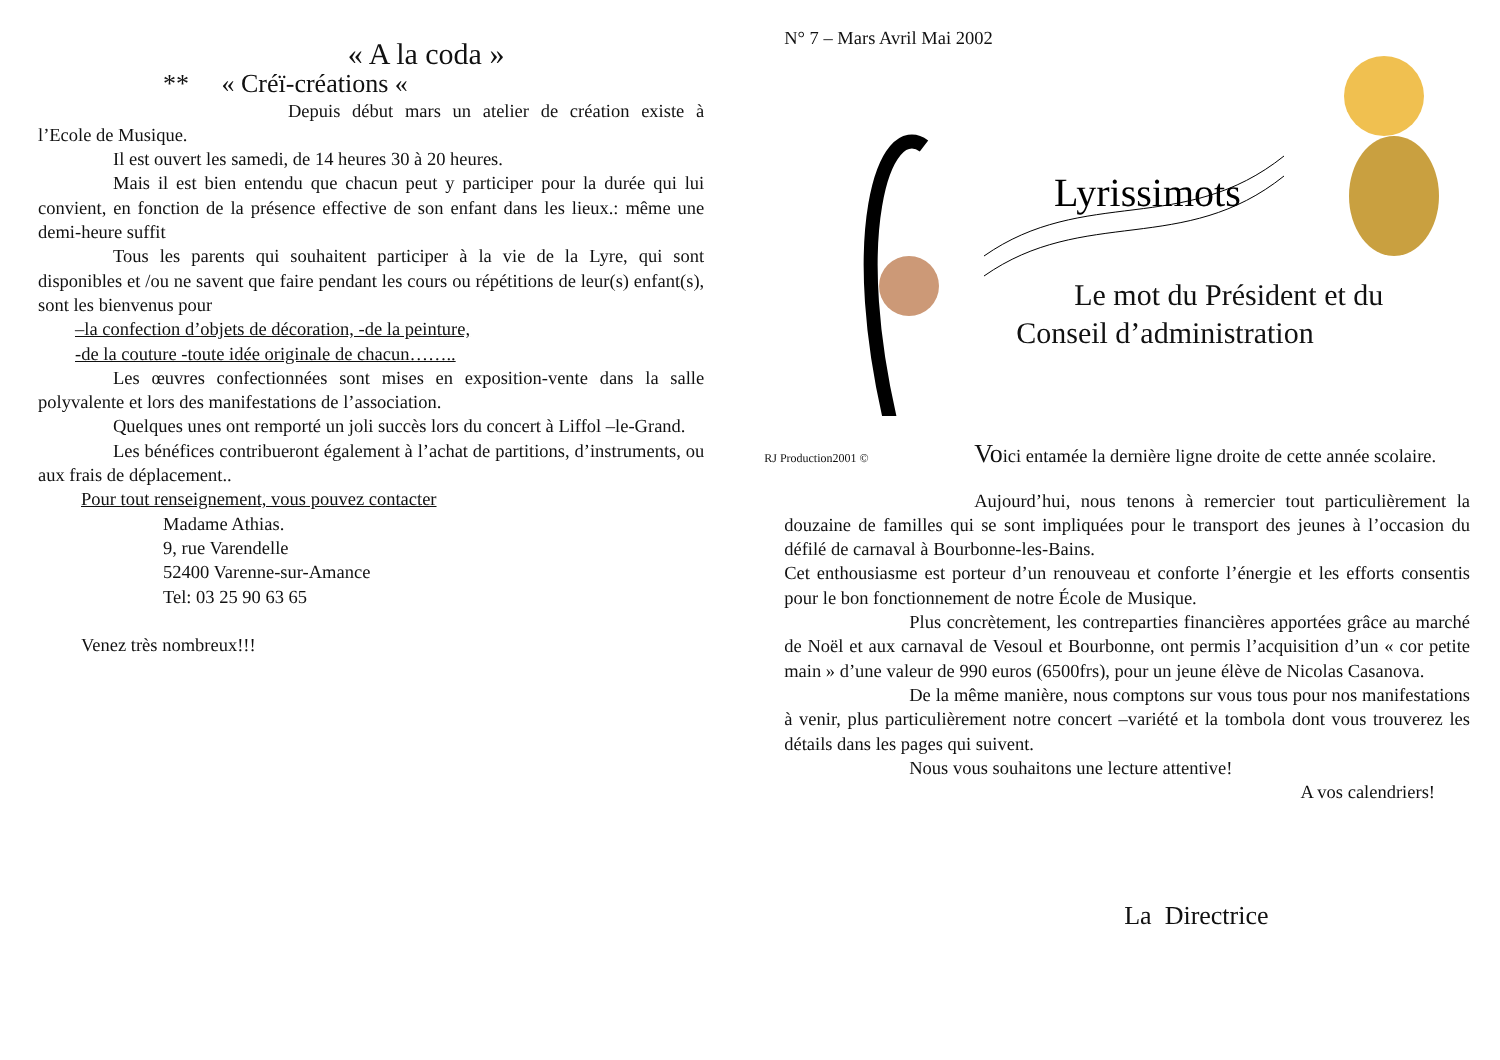« A la coda »
** « Créï-créations «
Depuis début mars un atelier de création existe à l’Ecole de Musique.
Il est ouvert les samedi, de 14 heures 30 à 20 heures.
Mais il est bien entendu que chacun peut y participer pour la durée qui lui convient, en fonction de la présence effective de son enfant dans les lieux.: même une demi-heure suffit
Tous les parents qui souhaitent participer à la vie de la Lyre, qui sont disponibles et /ou ne savent que faire pendant les cours ou répétitions de leur(s) enfant(s), sont les bienvenus pour
–la confection d’objets de décoration, -de la peinture,
-de la couture -toute idée originale de chacun……..
Les œuvres confectionnées sont mises en exposition-vente dans la salle polyvalente et lors des manifestations de l’association.
Quelques unes ont remporté un joli succès lors du concert à Liffol –le-Grand.
Les bénéfices contribueront également à l’achat de partitions, d’instruments, ou aux frais de déplacement..
Pour tout renseignement, vous pouvez contacter
Madame Athias.
9, rue Varendelle
52400 Varenne-sur-Amance
Tel: 03 25 90 63 65
Venez très nombreux!!!
N° 7 – Mars Avril Mai 2002
Lyrissimots
Le mot du Président et du
Conseil d’administration
RJ Production2001 ©
Voici entamée la dernière ligne droite de cette année scolaire.
Aujourd’hui, nous tenons à remercier tout particulièrement la douzaine de familles qui se sont impliquées pour le transport des jeunes à l’occasion du défilé de carnaval à Bourbonne-les-Bains.
Cet enthousiasme est porteur d’un renouveau et conforte l’énergie et les efforts consentis pour le bon fonctionnement de notre École de Musique.
Plus concrètement, les contreparties financières apportées grâce au marché de Noël et aux carnaval de Vesoul et Bourbonne, ont permis l’acquisition d’un « cor petite main » d’une valeur de 990 euros (6500frs), pour un jeune élève de Nicolas Casanova.
De la même manière, nous comptons sur vous tous pour nos manifestations à venir, plus particulièrement notre concert –variété et la tombola dont vous trouverez les détails dans les pages qui suivent.
Nous vous souhaitons une lecture attentive!
A vos calendriers!
La Directrice